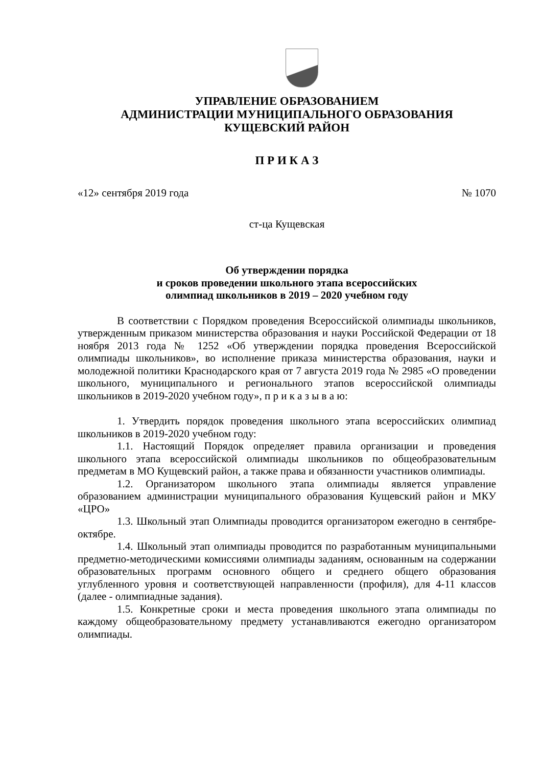УПРАВЛЕНИЕ ОБРАЗОВАНИЕМ
АДМИНИСТРАЦИИ МУНИЦИПАЛЬНОГО ОБРАЗОВАНИЯ
КУЩЕВСКИЙ РАЙОН
П Р И К А З
«12» сентября 2019 года № 1070
ст-ца Кущевская
Об утверждении порядка
и сроков проведении школьного этапа всероссийских
олимпиад школьников в 2019 – 2020 учебном году
В соответствии с Порядком проведения Всероссийской олимпиады школьников, утвержденным приказом министерства образования и науки Российской Федерации от 18 ноября 2013 года № 1252 «Об утверждении порядка проведения Всероссийской олимпиады школьников», во исполнение приказа министерства образования, науки и молодежной политики Краснодарского края от 7 августа 2019 года № 2985 «О проведении школьного, муниципального и регионального этапов всероссийской олимпиады школьников в 2019-2020 учебном году», п р и к а з ы в а ю:
1. Утвердить порядок проведения школьного этапа всероссийских олимпиад школьников в 2019-2020 учебном году:
1.1. Настоящий Порядок определяет правила организации и проведения школьного этапа всероссийской олимпиады школьников по общеобразовательным предметам в МО Кущевский район, а также права и обязанности участников олимпиады.
1.2. Организатором школьного этапа олимпиады является управление образованием администрации муниципального образования Кущевский район и МКУ «ЦРО»
1.3. Школьный этап Олимпиады проводится организатором ежегодно в сентябре-октябре.
1.4. Школьный этап олимпиады проводится по разработанным муниципальными предметно-методическими комиссиями олимпиады заданиям, основанным на содержании образовательных программ основного общего и среднего общего образования углубленного уровня и соответствующей направленности (профиля), для 4-11 классов (далее - олимпиадные задания).
1.5. Конкретные сроки и места проведения школьного этапа олимпиады по каждому общеобразовательному предмету устанавливаются ежегодно организатором олимпиады.